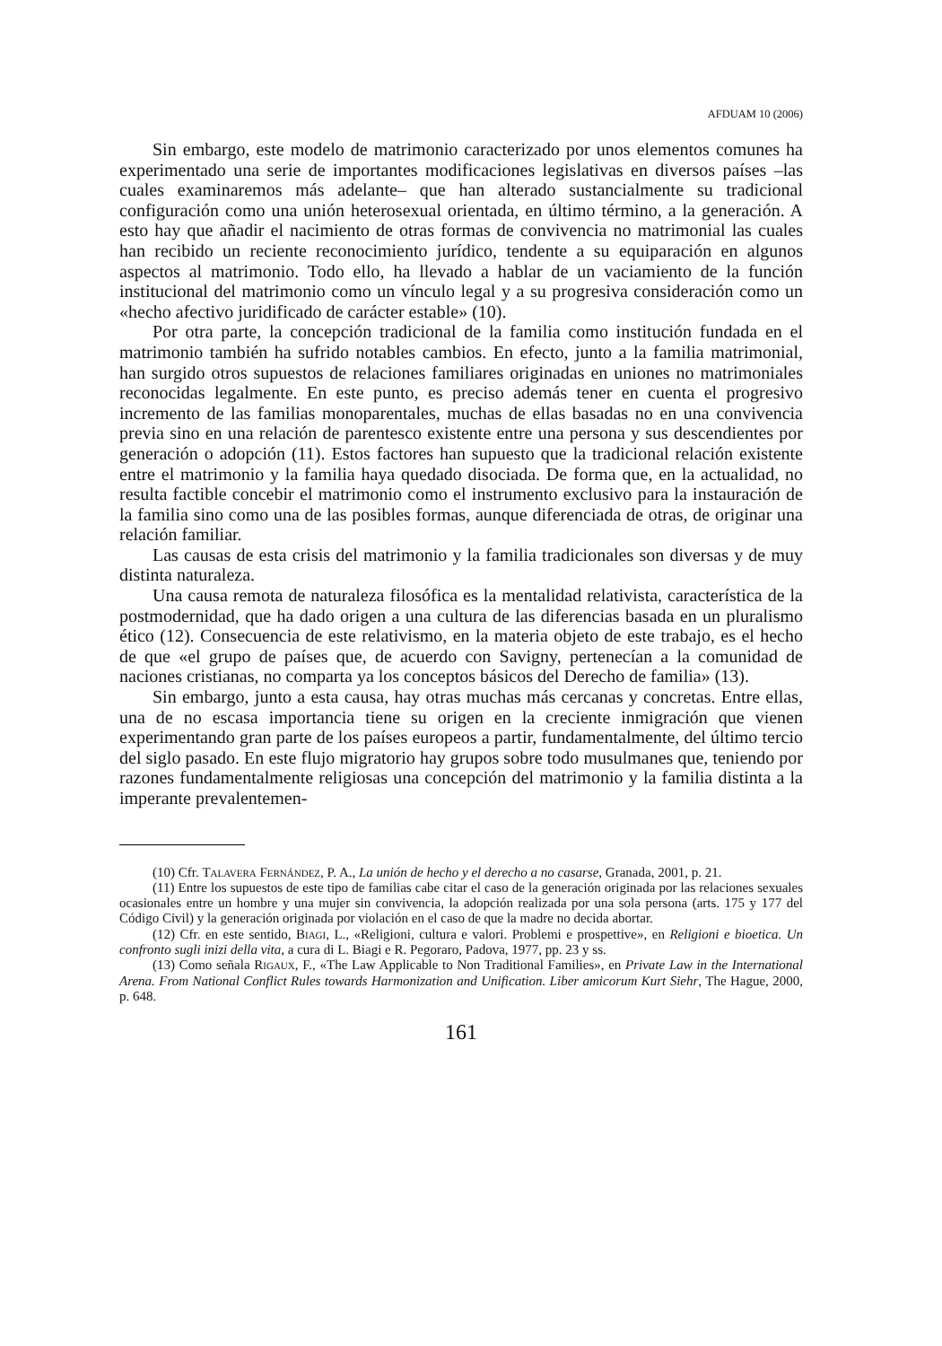AFDUAM 10 (2006)
Sin embargo, este modelo de matrimonio caracterizado por unos elementos comunes ha experimentado una serie de importantes modificaciones legislativas en diversos países –las cuales examinaremos más adelante– que han alterado sustancialmente su tradicional configuración como una unión heterosexual orientada, en último término, a la generación. A esto hay que añadir el nacimiento de otras formas de convivencia no matrimonial las cuales han recibido un reciente reconocimiento jurídico, tendente a su equiparación en algunos aspectos al matrimonio. Todo ello, ha llevado a hablar de un vaciamiento de la función institucional del matrimonio como un vínculo legal y a su progresiva consideración como un «hecho afectivo juridificado de carácter estable» (10).
Por otra parte, la concepción tradicional de la familia como institución fundada en el matrimonio también ha sufrido notables cambios. En efecto, junto a la familia matrimonial, han surgido otros supuestos de relaciones familiares originadas en uniones no matrimoniales reconocidas legalmente. En este punto, es preciso además tener en cuenta el progresivo incremento de las familias monoparentales, muchas de ellas basadas no en una convivencia previa sino en una relación de parentesco existente entre una persona y sus descendientes por generación o adopción (11). Estos factores han supuesto que la tradicional relación existente entre el matrimonio y la familia haya quedado disociada. De forma que, en la actualidad, no resulta factible concebir el matrimonio como el instrumento exclusivo para la instauración de la familia sino como una de las posibles formas, aunque diferenciada de otras, de originar una relación familiar.
Las causas de esta crisis del matrimonio y la familia tradicionales son diversas y de muy distinta naturaleza.
Una causa remota de naturaleza filosófica es la mentalidad relativista, característica de la postmodernidad, que ha dado origen a una cultura de las diferencias basada en un pluralismo ético (12). Consecuencia de este relativismo, en la materia objeto de este trabajo, es el hecho de que «el grupo de países que, de acuerdo con Savigny, pertenecían a la comunidad de naciones cristianas, no comparta ya los conceptos básicos del Derecho de familia» (13).
Sin embargo, junto a esta causa, hay otras muchas más cercanas y concretas. Entre ellas, una de no escasa importancia tiene su origen en la creciente inmigración que vienen experimentando gran parte de los países europeos a partir, fundamentalmente, del último tercio del siglo pasado. En este flujo migratorio hay grupos sobre todo musulmanes que, teniendo por razones fundamentalmente religiosas una concepción del matrimonio y la familia distinta a la imperante prevalentemen-
(10) Cfr. Talavera Fernández, P. A., La unión de hecho y el derecho a no casarse, Granada, 2001, p. 21.
(11) Entre los supuestos de este tipo de familias cabe citar el caso de la generación originada por las relaciones sexuales ocasionales entre un hombre y una mujer sin convivencia, la adopción realizada por una sola persona (arts. 175 y 177 del Código Civil) y la generación originada por violación en el caso de que la madre no decida abortar.
(12) Cfr. en este sentido, Biagi, L., «Religioni, cultura e valori. Problemi e prospettive», en Religioni e bioetica. Un confronto sugli inizi della vita, a cura di L. Biagi e R. Pegoraro, Padova, 1977, pp. 23 y ss.
(13) Como señala Rigaux, F., «The Law Applicable to Non Traditional Families», en Private Law in the International Arena. From National Conflict Rules towards Harmonization and Unification. Liber amicorum Kurt Siehr, The Hague, 2000, p. 648.
161